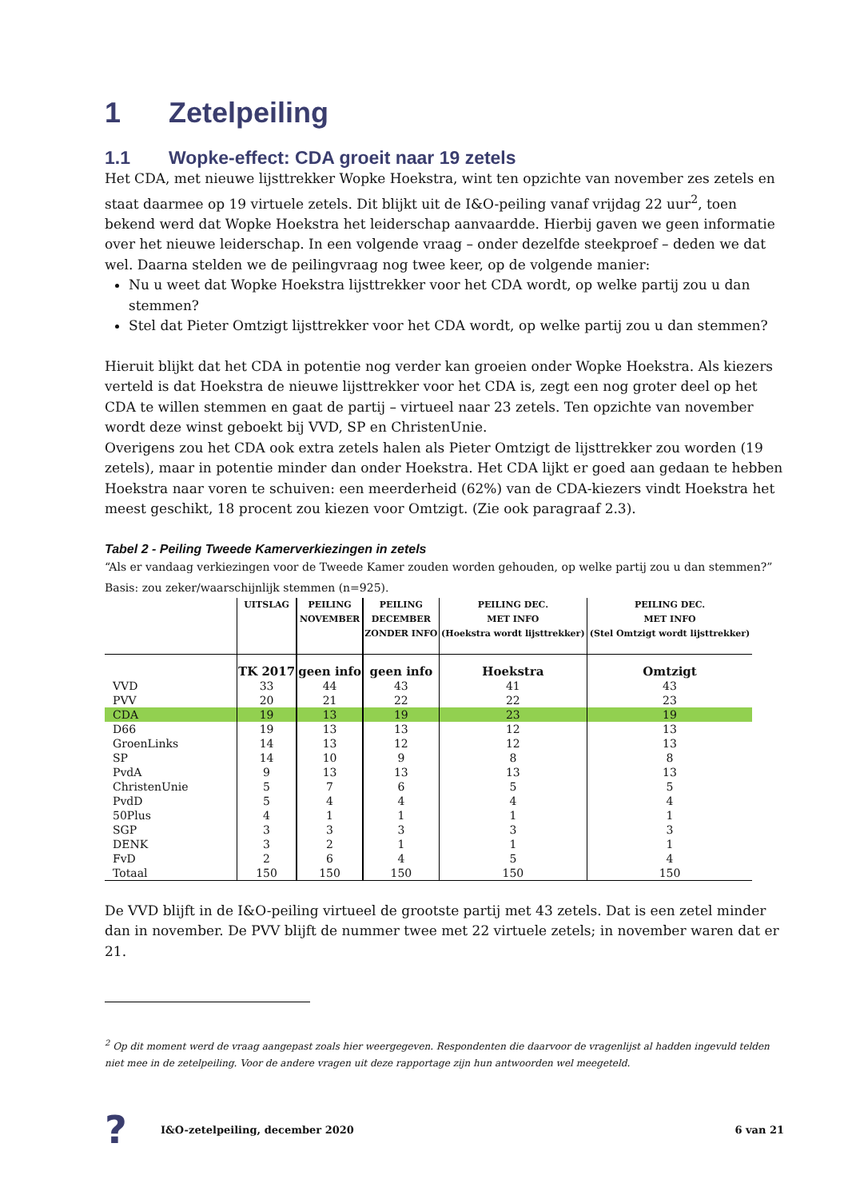1 Zetelpeiling
1.1 Wopke-effect: CDA groeit naar 19 zetels
Het CDA, met nieuwe lijsttrekker Wopke Hoekstra, wint ten opzichte van november zes zetels en staat daarmee op 19 virtuele zetels. Dit blijkt uit de I&O-peiling vanaf vrijdag 22 uur<sup>2</sup>, toen bekend werd dat Wopke Hoekstra het leiderschap aanvaardde. Hierbij gaven we geen informatie over het nieuwe leiderschap. In een volgende vraag – onder dezelfde steekproef – deden we dat wel. Daarna stelden we de peilingvraag nog twee keer, op de volgende manier:
Nu u weet dat Wopke Hoekstra lijsttrekker voor het CDA wordt, op welke partij zou u dan stemmen?
Stel dat Pieter Omtzigt lijsttrekker voor het CDA wordt, op welke partij zou u dan stemmen?
Hieruit blijkt dat het CDA in potentie nog verder kan groeien onder Wopke Hoekstra. Als kiezers verteld is dat Hoekstra de nieuwe lijsttrekker voor het CDA is, zegt een nog groter deel op het CDA te willen stemmen en gaat de partij – virtueel naar 23 zetels. Ten opzichte van november wordt deze winst geboekt bij VVD, SP en ChristenUnie.
Overigens zou het CDA ook extra zetels halen als Pieter Omtzigt de lijsttrekker zou worden (19 zetels), maar in potentie minder dan onder Hoekstra. Het CDA lijkt er goed aan gedaan te hebben Hoekstra naar voren te schuiven: een meerderheid (62%) van de CDA-kiezers vindt Hoekstra het meest geschikt, 18 procent zou kiezen voor Omtzigt. (Zie ook paragraaf 2.3).
Tabel 2 - Peiling Tweede Kamerverkiezingen in zetels
“Als er vandaag verkiezingen voor de Tweede Kamer zouden worden gehouden, op welke partij zou u dan stemmen?”
Basis: zou zeker/waarschijnlijk stemmen (n=925).
| | UITSLAG | | PEILING NOVEMBER | | PEILING DECEMBER ZONDER INFO | PEILING DEC. MET INFO (Hoekstra wordt lijsttrekker) | PEILING DEC. MET INFO (Stel Omtzigt wordt lijsttrekker) |
| --- | --- | --- | --- | --- | --- | --- | --- |
| | TK 2017 | | geen info | | geen info | Hoekstra | Omtzigt |
| VVD | 33 | | 44 | | 43 | 41 | 43 |
| PVV | 20 | | 21 | | 22 | 22 | 23 |
| CDA | 19 | | 13 | | 19 | 23 | 19 |
| D66 | 19 | | 13 | | 13 | 12 | 13 |
| GroenLinks | 14 | | 13 | | 12 | 12 | 13 |
| SP | 14 | | 10 | | 9 | 8 | 8 |
| PvdA | 9 | | 13 | | 13 | 13 | 13 |
| ChristenUnie | 5 | | 7 | | 6 | 5 | 5 |
| PvdD | 5 | | 4 | | 4 | 4 | 4 |
| 50Plus | 4 | | 1 | | 1 | 1 | 1 |
| SGP | 3 | | 3 | | 3 | 3 | 3 |
| DENK | 3 | | 2 | | 1 | 1 | 1 |
| FvD | 2 | | 6 | | 4 | 5 | 4 |
| Totaal | 150 | | 150 | | 150 | 150 | 150 |
De VVD blijft in de I&O-peiling virtueel de grootste partij met 43 zetels. Dat is een zetel minder dan in november. De PVV blijft de nummer twee met 22 virtuele zetels; in november waren dat er 21.
<sup>2</sup> Op dit moment werd de vraag aangepast zoals hier weergegeven. Respondenten die daarvoor de vragenlijst al hadden ingevuld telden niet mee in de zetelpeiling. Voor de andere vragen uit deze rapportage zijn hun antwoorden wel meegeteld.
? I&O-zetelpeiling, december 2020 6 van 21